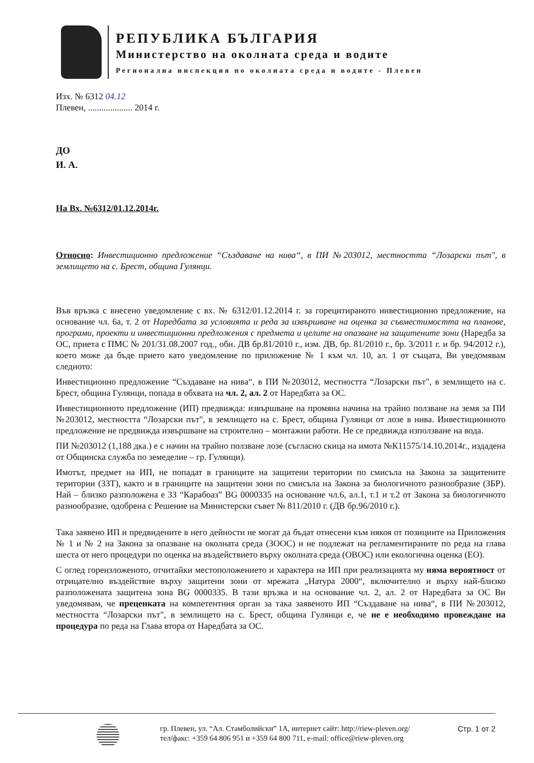РЕПУБЛИКА БЪЛГАРИЯ
Министерство на околната среда и водите
Регионална инспекция по околната среда и водите - Плевен
Изх. № 6312 04.12
Плевен, .................... 2014 г.
ДО
И. А.
На Вх. №6312/01.12.2014г.
Относно: Инвестиционно предложение “Създаване на нива“, в ПИ №203012, местността “Лозарски път", в землището на с. Брест, община Гулянци.
Във връзка с внесено уведомление с вх. № 6312/01.12.2014 г. за горецитираното инвестиционно предложение, на основание чл. 6а, т. 2 от Наредбата за условията и реда за извършване на оценка за съвместимостта на планове, програми, проекти и инвестиционни предложения с предмета и целите на опазване на защитените зони (Наредба за ОС, приета с ПМС № 201/31.08.2007 год., обн. ДВ бр.81/2010 г., изм. ДВ, бр. 81/2010 г., бр. 3/2011 г. и бр. 94/2012 г.), което може да бъде прието като уведомление по приложение № 1 към чл. 10, ал. 1 от същата, Ви уведомявам следното:
Инвестиционно предложение “Създаване на нива“, в ПИ №203012, местността “Лозарски път", в землището на с. Брест, община Гулянци, попада в обхвата на чл. 2, ал. 2 от Наредбата за ОС.
Инвестиционното предложение (ИП) предвижда: извършване на промяна начина на трайно ползване на земя за ПИ №203012, местността “Лозарски път", в землището на с. Брест, община Гулянци от лозе в нива. Инвестиционното предложение не предвижда извършване на строително – монтажни работи. Не се предвижда използване на вода.
ПИ №203012 (1,188 дка.) е с начин на трайно ползване лозе (съгласно скица на имота №К11575/14.10.2014г., издадена от Общинска служба по земеделие – гр. Гулянци).
Имотът, предмет на ИП, не попадат в границите на защитени територии по смисъла на Закона за защитените територии (ЗЗТ), както и в границите на защитени зони по смисъла на Закона за биологичното разнообразие (ЗБР). Най – близко разположена е ЗЗ “Карабоаз” BG 0000335 на основание чл.6, ал.1, т.1 и т.2 от Закона за биологичното разнообразие, одобрена с Решение на Министерски съвет № 811/2010 г. (ДВ бр.96/2010 г.).
Така заявено ИП и предвидените в него дейности не могат да бъдат отнесени към някоя от позициите на Приложения № 1 и № 2 на Закона за опазване на околната среда (ЗООС) и не подлежат на регламентираните по реда на глава шеста от него процедури по оценка на въздействието върху околната среда (ОВОС) или екологична оценка (ЕО).
С оглед гореизложеното, отчитайки местоположението и характера на ИП при реализацията му няма вероятност от отрицателно въздействие върху защитени зони от мрежата „Натура 2000“, включително и върху най-близко разположената защитена зона BG 0000335. В тази връзка и на основание чл. 2, ал. 2 от Наредбата за ОС Ви уведомявам, че преценката на компетентния орган за така заявеното ИП “Създаване на нива“, в ПИ №203012, местността “Лозарски път", в землището на с. Брест, община Гулянци е, че не е необходимо провеждане на процедура по реда на Глава втора от Наредбата за ОС.
гр. Плевен, ул. “Ал. Стамболийски” 1А, интернет сайт: http://riew-pleven.org/
тел/факс: +359 64 806 951 и +359 64 800 711, e-mail: office@riew-pleven.org
Стр. 1 от 2